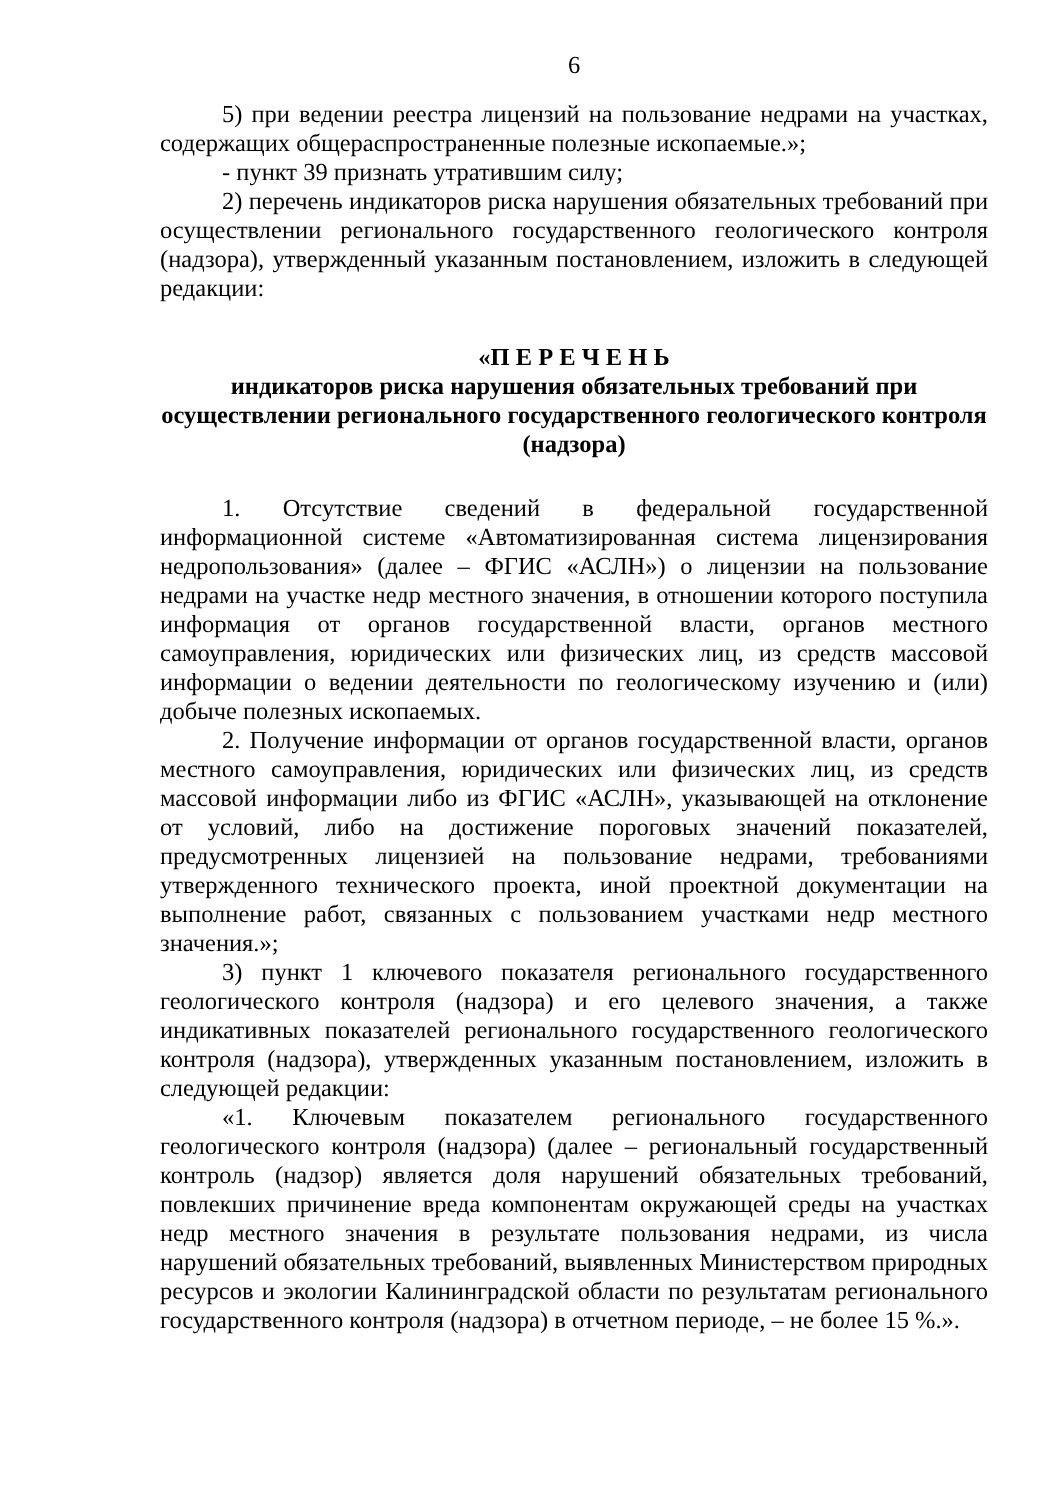6
5) при ведении реестра лицензий на пользование недрами на участках, содержащих общераспространенные полезные ископаемые.»;
- пункт 39 признать утратившим силу;
2) перечень индикаторов риска нарушения обязательных требований при осуществлении регионального государственного геологического контроля (надзора), утвержденный указанным постановлением, изложить в следующей редакции:
«П Е Р Е Ч Е Н Ь
индикаторов риска нарушения обязательных требований при осуществлении регионального государственного геологического контроля (надзора)
1. Отсутствие сведений в федеральной государственной информационной системе «Автоматизированная система лицензирования недропользования» (далее – ФГИС «АСЛН») о лицензии на пользование недрами на участке недр местного значения, в отношении которого поступила информация от органов государственной власти, органов местного самоуправления, юридических или физических лиц, из средств массовой информации о ведении деятельности по геологическому изучению и (или) добыче полезных ископаемых.
2. Получение информации от органов государственной власти, органов местного самоуправления, юридических или физических лиц, из средств массовой информации либо из ФГИС «АСЛН», указывающей на отклонение от условий, либо на достижение пороговых значений показателей, предусмотренных лицензией на пользование недрами, требованиями утвержденного технического проекта, иной проектной документации на выполнение работ, связанных с пользованием участками недр местного значения.»;
3) пункт 1 ключевого показателя регионального государственного геологического контроля (надзора) и его целевого значения, а также индикативных показателей регионального государственного геологического контроля (надзора), утвержденных указанным постановлением, изложить в следующей редакции:
«1. Ключевым показателем регионального государственного геологического контроля (надзора) (далее – региональный государственный контроль (надзор) является доля нарушений обязательных требований, повлекших причинение вреда компонентам окружающей среды на участках недр местного значения в результате пользования недрами, из числа нарушений обязательных требований, выявленных Министерством природных ресурсов и экологии Калининградской области по результатам регионального государственного контроля (надзора) в отчетном периоде, – не более 15 %.».